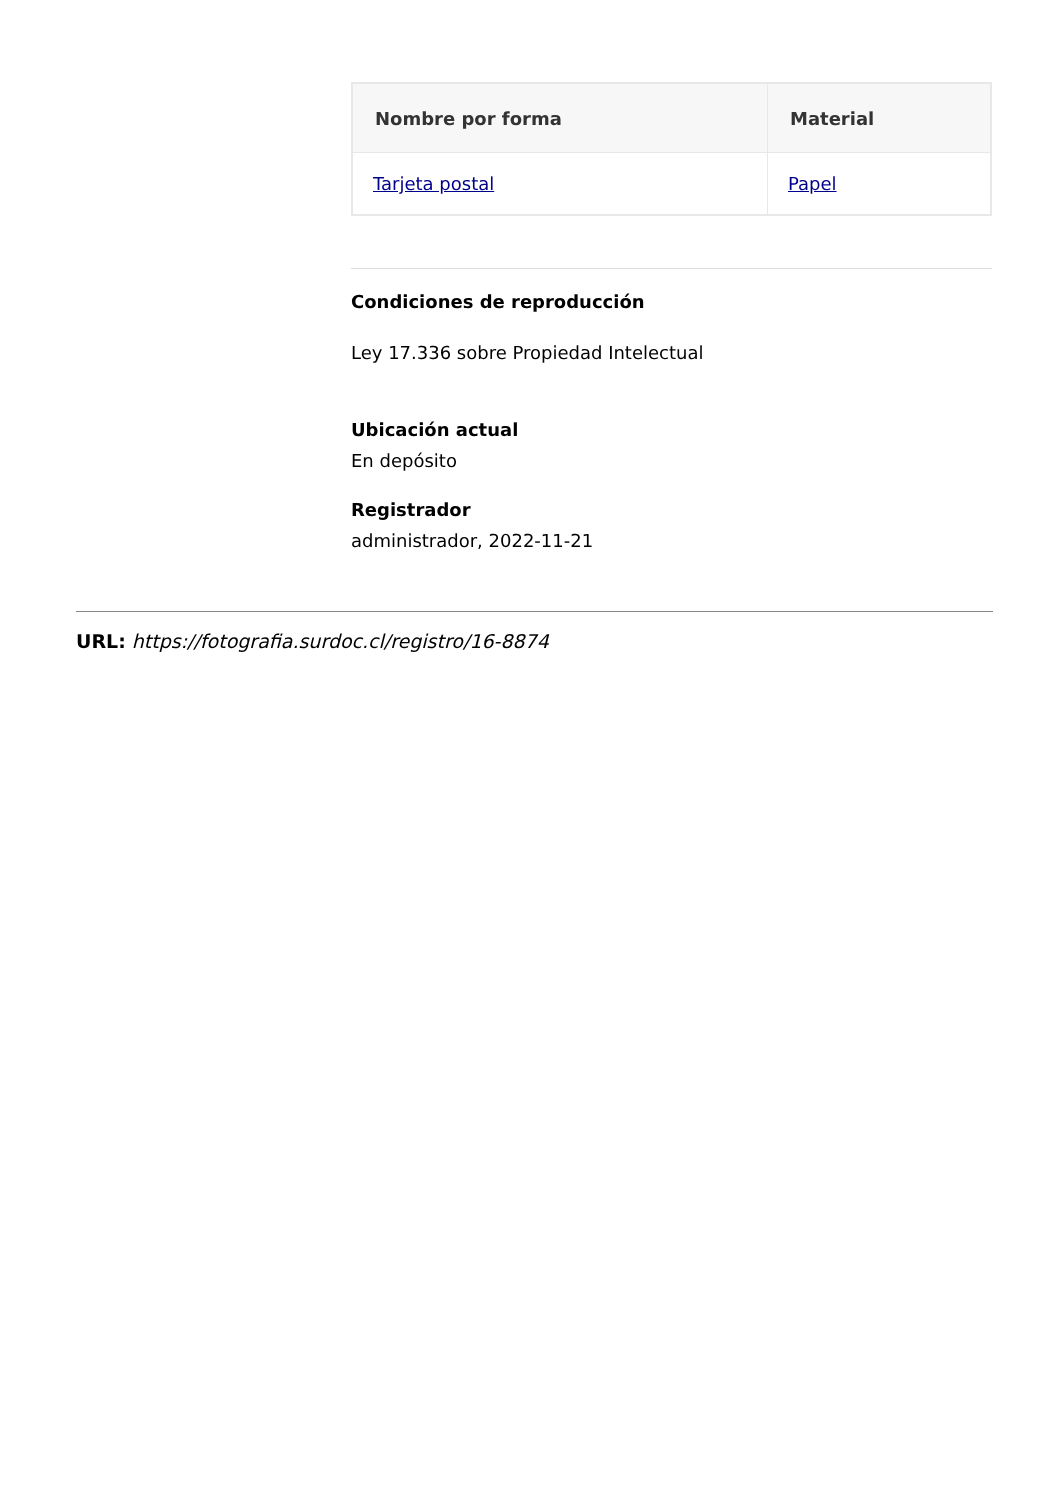| Nombre por forma | Material |
| --- | --- |
| Tarjeta postal | Papel |
Condiciones de reproducción
Ley 17.336 sobre Propiedad Intelectual
Ubicación actual
En depósito
Registrador
administrador, 2022-11-21
URL: https://fotografia.surdoc.cl/registro/16-8874